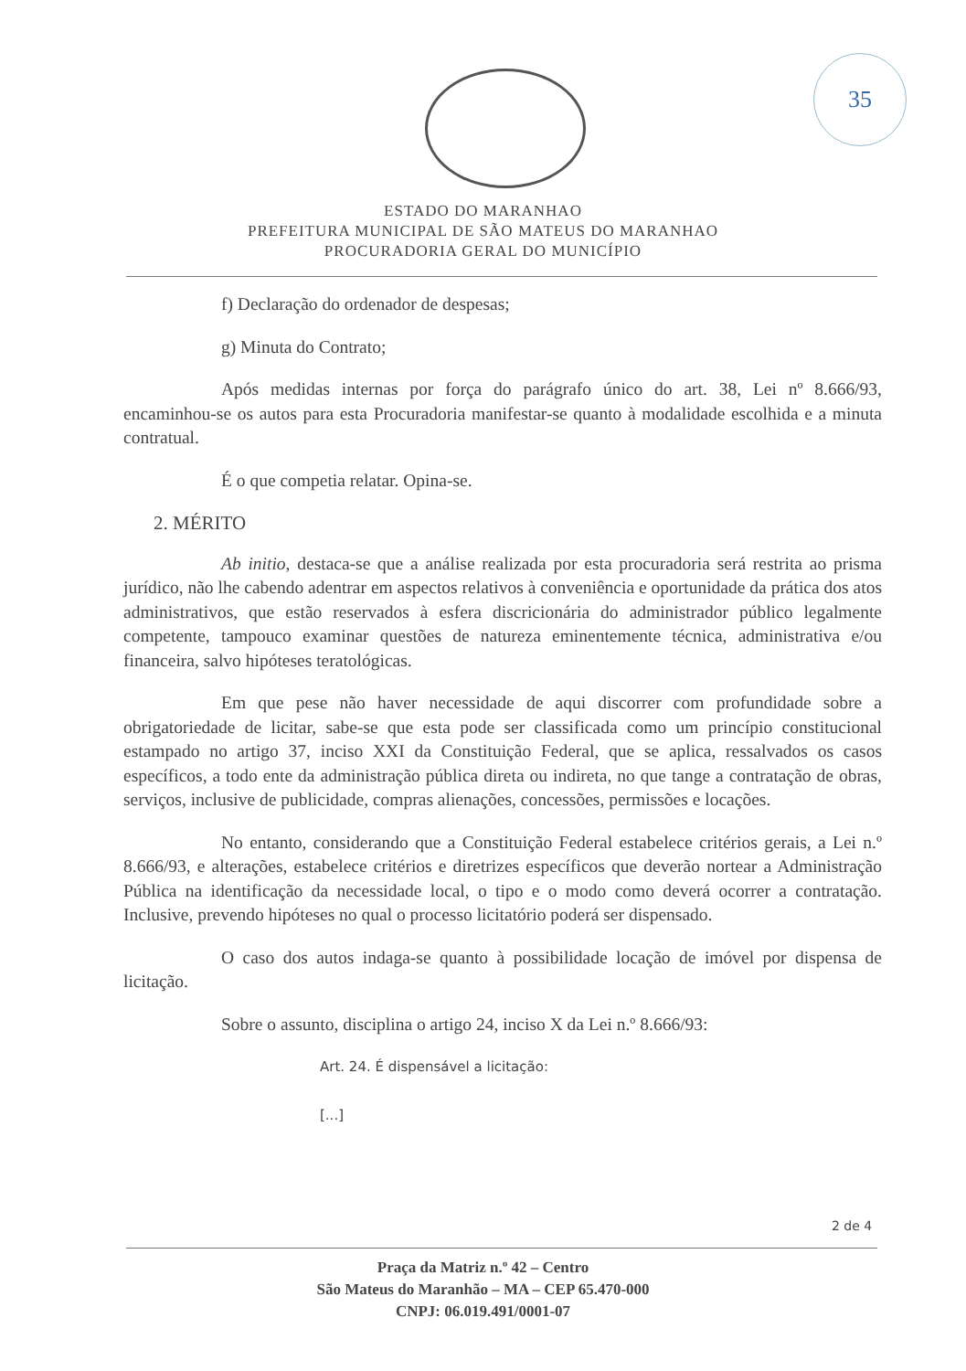35
ESTADO DO MARANHAO
PREFEITURA MUNICIPAL DE SÃO MATEUS DO MARANHAO
PROCURADORIA GERAL DO MUNICÍPIO
f) Declaração do ordenador de despesas;
g) Minuta do Contrato;
Após medidas internas por força do parágrafo único do art. 38, Lei nº 8.666/93, encaminhou-se os autos para esta Procuradoria manifestar-se quanto à modalidade escolhida e a minuta contratual.
É o que competia relatar. Opina-se.
2. MÉRITO
Ab initio, destaca-se que a análise realizada por esta procuradoria será restrita ao prisma jurídico, não lhe cabendo adentrar em aspectos relativos à conveniência e oportunidade da prática dos atos administrativos, que estão reservados à esfera discricionária do administrador público legalmente competente, tampouco examinar questões de natureza eminentemente técnica, administrativa e/ou financeira, salvo hipóteses teratológicas.
Em que pese não haver necessidade de aqui discorrer com profundidade sobre a obrigatoriedade de licitar, sabe-se que esta pode ser classificada como um princípio constitucional estampado no artigo 37, inciso XXI da Constituição Federal, que se aplica, ressalvados os casos específicos, a todo ente da administração pública direta ou indireta, no que tange a contratação de obras, serviços, inclusive de publicidade, compras alienações, concessões, permissões e locações.
No entanto, considerando que a Constituição Federal estabelece critérios gerais, a Lei n.º 8.666/93, e alterações, estabelece critérios e diretrizes específicos que deverão nortear a Administração Pública na identificação da necessidade local, o tipo e o modo como deverá ocorrer a contratação. Inclusive, prevendo hipóteses no qual o processo licitatório poderá ser dispensado.
O caso dos autos indaga-se quanto à possibilidade locação de imóvel por dispensa de licitação.
Sobre o assunto, disciplina o artigo 24, inciso X da Lei n.º 8.666/93:
Art. 24. É dispensável a licitação:
[...]
2 de 4
Praça da Matriz n.º 42 – Centro
São Mateus do Maranhão – MA – CEP 65.470-000
CNPJ: 06.019.491/0001-07